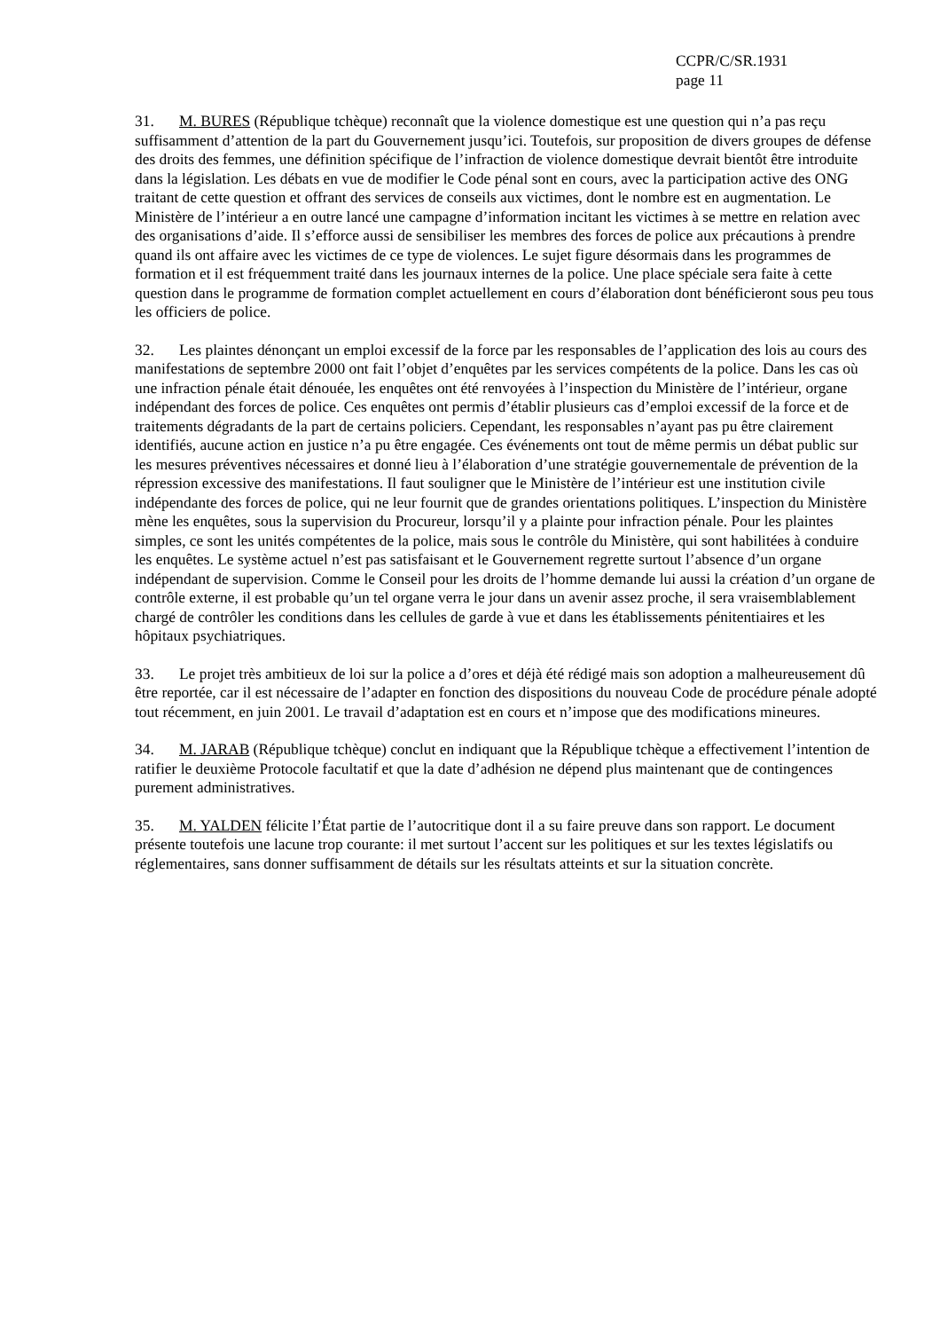CCPR/C/SR.1931
page 11
31. M. BURES (République tchèque) reconnaît que la violence domestique est une question qui n’a pas reçu suffisamment d’attention de la part du Gouvernement jusqu’ici. Toutefois, sur proposition de divers groupes de défense des droits des femmes, une définition spécifique de l’infraction de violence domestique devrait bientôt être introduite dans la législation. Les débats en vue de modifier le Code pénal sont en cours, avec la participation active des ONG traitant de cette question et offrant des services de conseils aux victimes, dont le nombre est en augmentation. Le Ministère de l’intérieur a en outre lancé une campagne d’information incitant les victimes à se mettre en relation avec des organisations d’aide. Il s’efforce aussi de sensibiliser les membres des forces de police aux précautions à prendre quand ils ont affaire avec les victimes de ce type de violences. Le sujet figure désormais dans les programmes de formation et il est fréquemment traité dans les journaux internes de la police. Une place spéciale sera faite à cette question dans le programme de formation complet actuellement en cours d’élaboration dont bénéficieront sous peu tous les officiers de police.
32. Les plaintes dénonçant un emploi excessif de la force par les responsables de l’application des lois au cours des manifestations de septembre 2000 ont fait l’objet d’enquêtes par les services compétents de la police. Dans les cas où une infraction pénale était dénouée, les enquêtes ont été renvoyées à l’inspection du Ministère de l’intérieur, organe indépendant des forces de police. Ces enquêtes ont permis d’établir plusieurs cas d’emploi excessif de la force et de traitements dégradants de la part de certains policiers. Cependant, les responsables n’ayant pas pu être clairement identifiés, aucune action en justice n’a pu être engagée. Ces événements ont tout de même permis un débat public sur les mesures préventives nécessaires et donné lieu à l’élaboration d’une stratégie gouvernementale de prévention de la répression excessive des manifestations. Il faut souligner que le Ministère de l’intérieur est une institution civile indépendante des forces de police, qui ne leur fournit que de grandes orientations politiques. L’inspection du Ministère mène les enquêtes, sous la supervision du Procureur, lorsqu’il y a plainte pour infraction pénale. Pour les plaintes simples, ce sont les unités compétentes de la police, mais sous le contrôle du Ministère, qui sont habilitées à conduire les enquêtes. Le système actuel n’est pas satisfaisant et le Gouvernement regrette surtout l’absence d’un organe indépendant de supervision. Comme le Conseil pour les droits de l’homme demande lui aussi la création d’un organe de contrôle externe, il est probable qu’un tel organe verra le jour dans un avenir assez proche, il sera vraisemblablement chargé de contrôler les conditions dans les cellules de garde à vue et dans les établissements pénitentiaires et les hôpitaux psychiatriques.
33. Le projet très ambitieux de loi sur la police a d’ores et déjà été rédigé mais son adoption a malheureusement dû être reportée, car il est nécessaire de l’adapter en fonction des dispositions du nouveau Code de procédure pénale adopté tout récemment, en juin 2001. Le travail d’adaptation est en cours et n’impose que des modifications mineures.
34. M. JARAB (République tchèque) conclut en indiquant que la République tchèque a effectivement l’intention de ratifier le deuxième Protocole facultatif et que la date d’adhésion ne dépend plus maintenant que de contingences purement administratives.
35. M. YALDEN félicite l’État partie de l’autocritique dont il a su faire preuve dans son rapport. Le document présente toutefois une lacune trop courante: il met surtout l’accent sur les politiques et sur les textes législatifs ou réglementaires, sans donner suffisamment de détails sur les résultats atteints et sur la situation concrète.